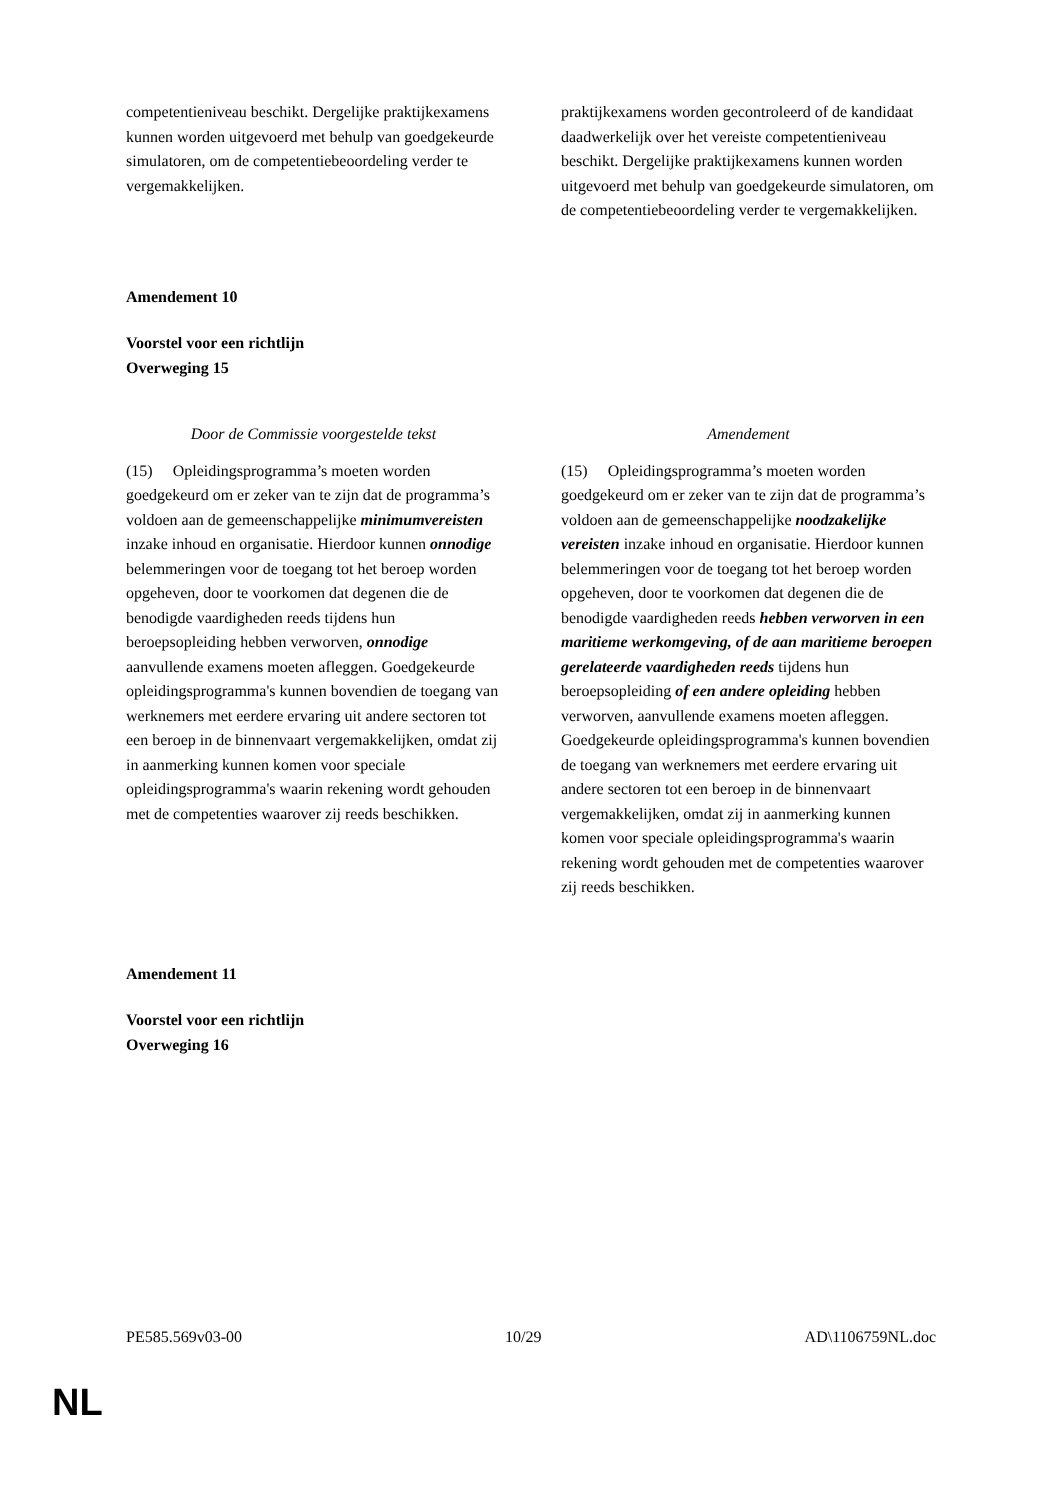| competentieniveau beschikt. Dergelijke praktijkexamens kunnen worden uitgevoerd met behulp van goedgekeurde simulatoren, om de competentiebeoordeling verder te vergemakkelijken. | praktijkexamens worden gecontroleerd of de kandidaat daadwerkelijk over het vereiste competentieniveau beschikt. Dergelijke praktijkexamens kunnen worden uitgevoerd met behulp van goedgekeurde simulatoren, om de competentiebeoordeling verder te vergemakkelijken. |
Amendement 10
Voorstel voor een richtlijn
Overweging 15
| Door de Commissie voorgestelde tekst | Amendement |
| (15) Opleidingsprogramma’s moeten worden goedgekeurd om er zeker van te zijn dat de programma’s voldoen aan de gemeenschappelijke minimumvereisten inzake inhoud en organisatie. Hierdoor kunnen onnodige belemmeringen voor de toegang tot het beroep worden opgeheven, door te voorkomen dat degenen die de benodigde vaardigheden reeds tijdens hun beroepsopleiding hebben verworven, onnodige aanvullende examens moeten afleggen. Goedgekeurde opleidingsprogramma's kunnen bovendien de toegang van werknemers met eerdere ervaring uit andere sectoren tot een beroep in de binnenvaart vergemakkelijken, omdat zij in aanmerking kunnen komen voor speciale opleidingsprogramma's waarin rekening wordt gehouden met de competenties waarover zij reeds beschikken. | (15) Opleidingsprogramma’s moeten worden goedgekeurd om er zeker van te zijn dat de programma’s voldoen aan de gemeenschappelijke noodzakelijke vereisten inzake inhoud en organisatie. Hierdoor kunnen belemmeringen voor de toegang tot het beroep worden opgeheven, door te voorkomen dat degenen die de benodigde vaardigheden reeds hebben verworven in een maritieme werkomgeving, of de aan maritieme beroepen gerelateerde vaardigheden reeds tijdens hun beroepsopleiding of een andere opleiding hebben verworven, aanvullende examens moeten afleggen. Goedgekeurde opleidingsprogramma's kunnen bovendien de toegang van werknemers met eerdere ervaring uit andere sectoren tot een beroep in de binnenvaart vergemakkelijken, omdat zij in aanmerking kunnen komen voor speciale opleidingsprogramma's waarin rekening wordt gehouden met de competenties waarover zij reeds beschikken. |
Amendement 11
Voorstel voor een richtlijn
Overweging 16
PE585.569v03-00 10/29 AD\1106759NL.doc
NL